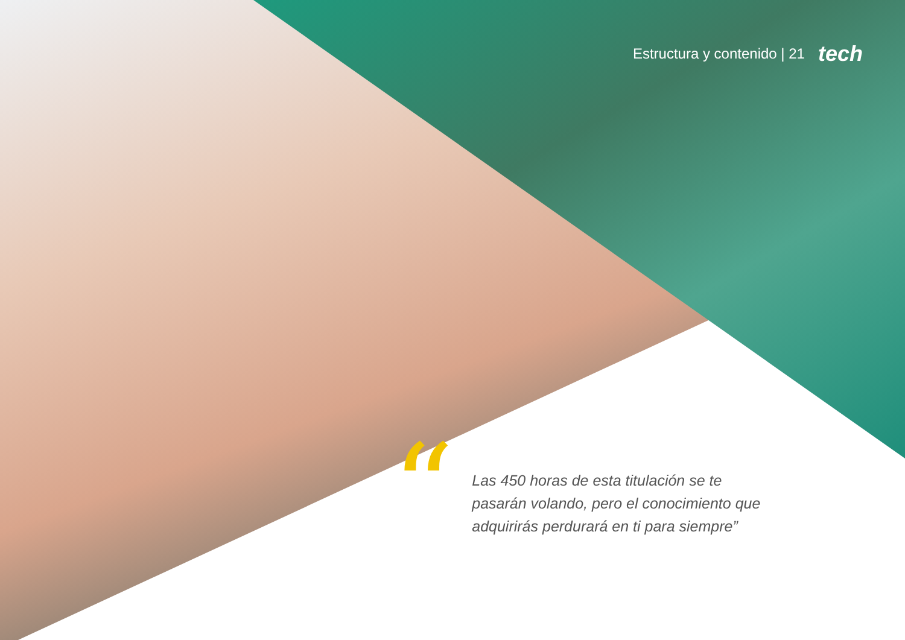Estructura y contenido | 21 tech
“
Las 450 horas de esta titulación se te pasarán volando, pero el conocimiento que adquirirás perdurará en ti para siempre”